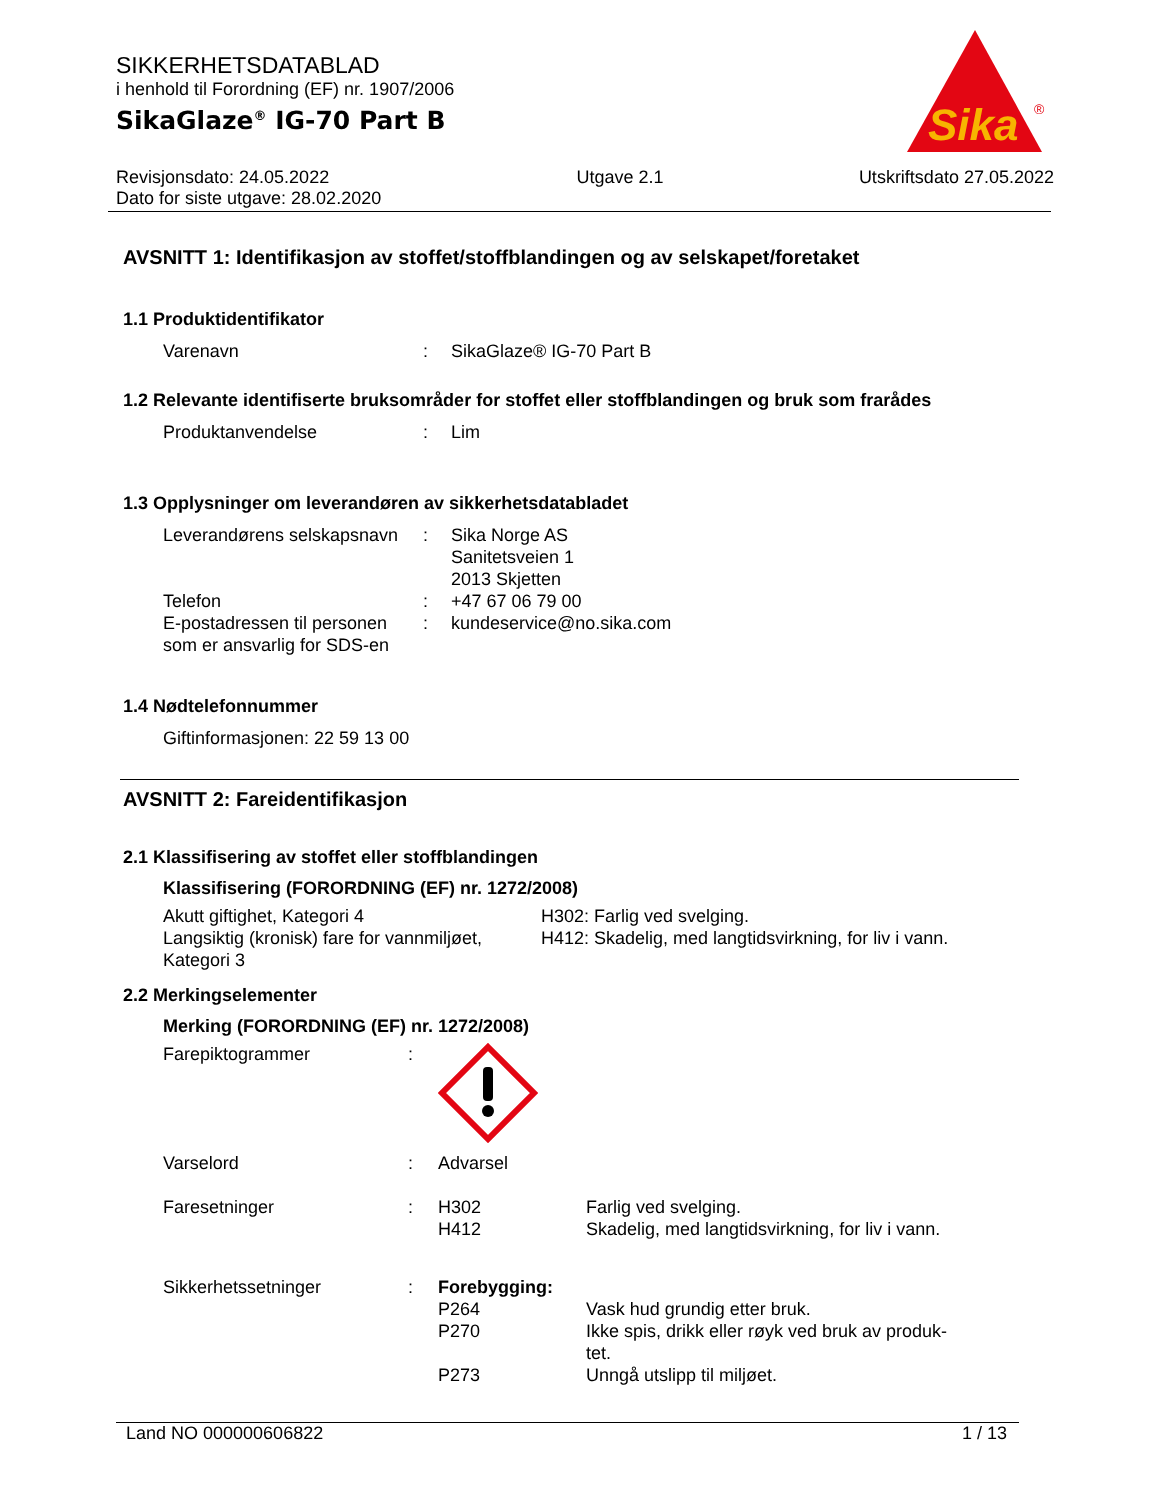SIKKERHETSDATABLAD
i henhold til Forordning (EF) nr. 1907/2006
SikaGlaze<sup>®</sup> IG-70 Part B
Sika
®
Revisjonsdato: 24.05.2022
Dato for siste utgave: 28.02.2020
Utgave 2.1 Utskriftsdato 27.05.2022
AVSNITT 1: Identifikasjon av stoffet/stoffblandingen og av selskapet/foretaket
1.1 Produktidentifikator
Varenavn : SikaGlaze® IG-70 Part B
1.2 Relevante identifiserte bruksområder for stoffet eller stoffblandingen og bruk som frarådes
Produktanvendelse : Lim
1.3 Opplysninger om leverandøren av sikkerhetsdatabladet
Leverandørens selskapsnavn
: Sika Norge AS
Sanitetsveien 1
2013 Skjetten
Telefon : +47 67 06 79 00
E-postadressen til personen som er ansvarlig for SDS-en
: kundeservice@no.sika.com
1.4 Nødtelefonnummer
Giftinformasjonen: 22 59 13 00
AVSNITT 2: Fareidentifikasjon
2.1 Klassifisering av stoffet eller stoffblandingen
Klassifisering (FORORDNING (EF) nr. 1272/2008)
Akutt giftighet, Kategori 4 H302: Farlig ved svelging.
Langsiktig (kronisk) fare for vannmiljøet, Kategori 3
H412: Skadelig, med langtidsvirkning, for liv i vann.
2.2 Merkingselementer
Merking (FORORDNING (EF) nr. 1272/2008)
Farepiktogrammer :
Varselord : Advarsel
Faresetninger : H302 Farlig ved svelging.
H412 Skadelig, med langtidsvirkning, for liv i vann.
Sikkerhetssetninger : Forebygging:
P264 Vask hud grundig etter bruk.
P270 Ikke spis, drikk eller røyk ved bruk av produk-tet.
P273 Unngå utslipp til miljøet.
Land NO 000000606822 1 / 13